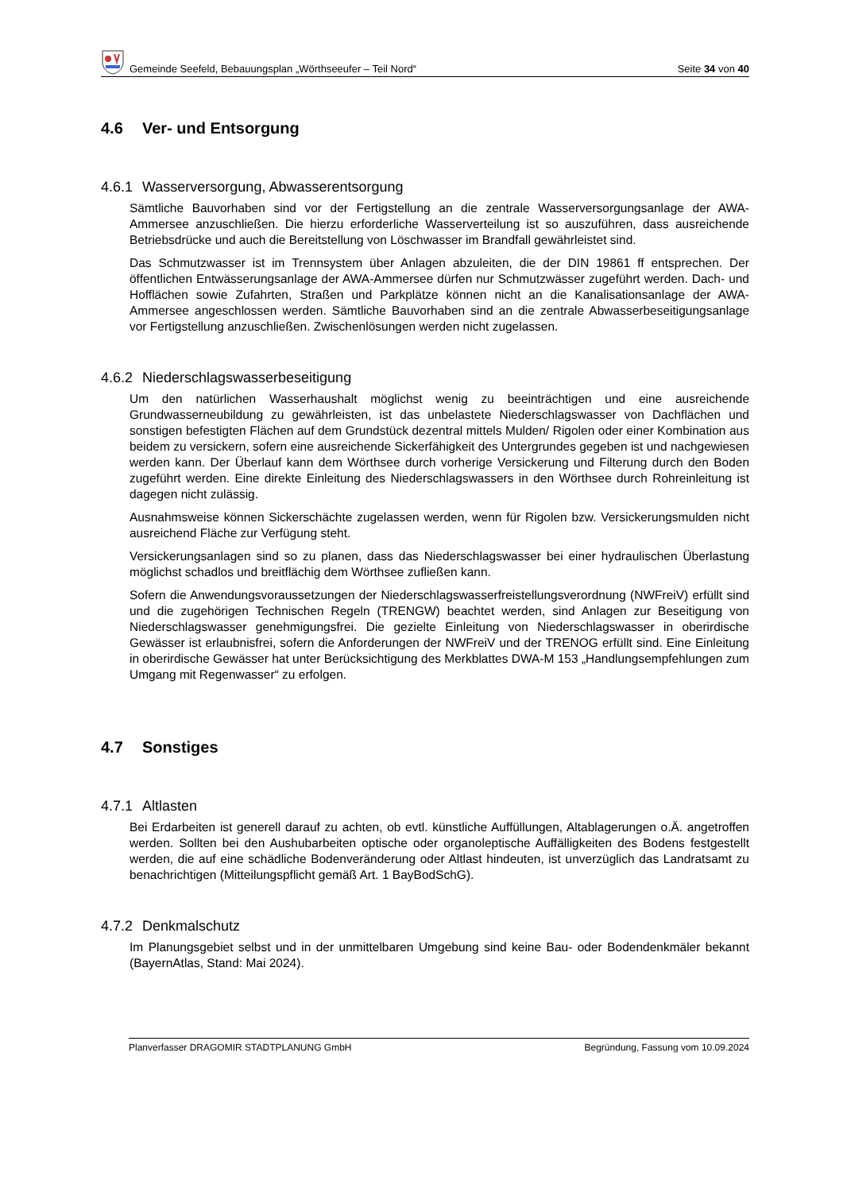Gemeinde Seefeld, Bebauungsplan „Wörthseeufer – Teil Nord“
Seite 34 von 40
4.6 Ver- und Entsorgung
4.6.1 Wasserversorgung, Abwasserentsorgung
Sämtliche Bauvorhaben sind vor der Fertigstellung an die zentrale Wasserversorgungsanlage der AWA-Ammersee anzuschließen. Die hierzu erforderliche Wasserverteilung ist so auszuführen, dass ausreichende Betriebsdrücke und auch die Bereitstellung von Löschwasser im Brandfall gewährleistet sind.
Das Schmutzwasser ist im Trennsystem über Anlagen abzuleiten, die der DIN 19861 ff entsprechen. Der öffentlichen Entwässerungsanlage der AWA-Ammersee dürfen nur Schmutzwässer zugeführt werden. Dach- und Hofflächen sowie Zufahrten, Straßen und Parkplätze können nicht an die Kanalisationsanlage der AWA-Ammersee angeschlossen werden. Sämtliche Bauvorhaben sind an die zentrale Abwasserbeseitigungsanlage vor Fertigstellung anzuschließen. Zwischenlösungen werden nicht zugelassen.
4.6.2 Niederschlagswasserbeseitigung
Um den natürlichen Wasserhaushalt möglichst wenig zu beeinträchtigen und eine ausreichende Grundwasserneubildung zu gewährleisten, ist das unbelastete Niederschlagswasser von Dachflächen und sonstigen befestigten Flächen auf dem Grundstück dezentral mittels Mulden/ Rigolen oder einer Kombination aus beidem zu versickern, sofern eine ausreichende Sickerfähigkeit des Untergrundes gegeben ist und nachgewiesen werden kann. Der Überlauf kann dem Wörthsee durch vorherige Versickerung und Filterung durch den Boden zugeführt werden. Eine direkte Einleitung des Niederschlagswassers in den Wörthsee durch Rohreinleitung ist dagegen nicht zulässig.
Ausnahmsweise können Sickerschächte zugelassen werden, wenn für Rigolen bzw. Versickerungsmulden nicht ausreichend Fläche zur Verfügung steht.
Versickerungsanlagen sind so zu planen, dass das Niederschlagswasser bei einer hydraulischen Überlastung möglichst schadlos und breitflächig dem Wörthsee zufließen kann.
Sofern die Anwendungsvoraussetzungen der Niederschlagswasserfreistellungsverordnung (NWFreiV) erfüllt sind und die zugehörigen Technischen Regeln (TRENGW) beachtet werden, sind Anlagen zur Beseitigung von Niederschlagswasser genehmigungsfrei. Die gezielte Einleitung von Niederschlagswasser in oberirdische Gewässer ist erlaubnisfrei, sofern die Anforderungen der NWFreiV und der TRENOG erfüllt sind. Eine Einleitung in oberirdische Gewässer hat unter Berücksichtigung des Merkblattes DWA-M 153 „Handlungsempfehlungen zum Umgang mit Regenwasser“ zu erfolgen.
4.7 Sonstiges
4.7.1 Altlasten
Bei Erdarbeiten ist generell darauf zu achten, ob evtl. künstliche Auffüllungen, Altablagerungen o.Ä. angetroffen werden. Sollten bei den Aushubarbeiten optische oder organoleptische Auffälligkeiten des Bodens festgestellt werden, die auf eine schädliche Bodenveränderung oder Altlast hindeuten, ist unverzüglich das Landratsamt zu benachrichtigen (Mitteilungspflicht gemäß Art. 1 BayBodSchG).
4.7.2 Denkmalschutz
Im Planungsgebiet selbst und in der unmittelbaren Umgebung sind keine Bau- oder Bodendenkmäler bekannt (BayernAtlas, Stand: Mai 2024).
Planverfasser DRAGOMIR STADTPLANUNG GmbH Begründung, Fassung vom 10.09.2024